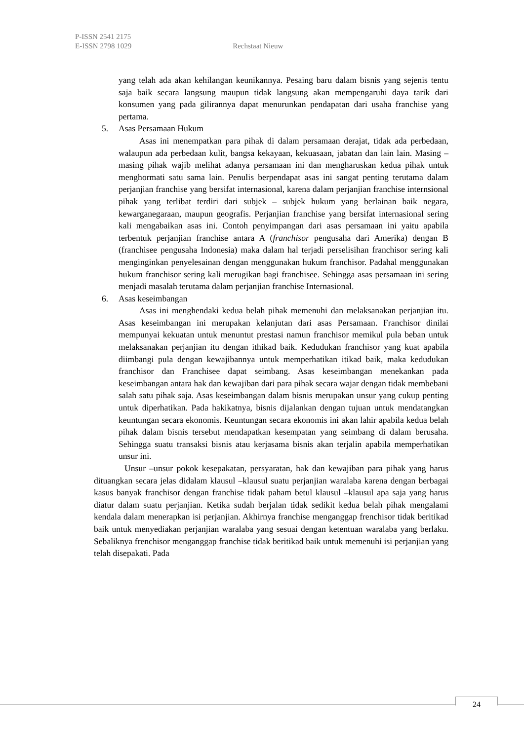P-ISSN 2541 2175
E-ISSN 2798 1029 Rechstaat Nieuw
yang telah ada akan kehilangan keunikannya. Pesaing baru dalam bisnis yang sejenis tentu saja baik secara langsung maupun tidak langsung akan mempengaruhi daya tarik dari konsumen yang pada gilirannya dapat menurunkan pendapatan dari usaha franchise yang pertama.
5. Asas Persamaan Hukum
Asas ini menempatkan para pihak di dalam persamaan derajat, tidak ada perbedaan, walaupun ada perbedaan kulit, bangsa kekayaan, kekuasaan, jabatan dan lain lain. Masing – masing pihak wajib melihat adanya persamaan ini dan mengharuskan kedua pihak untuk menghormati satu sama lain. Penulis berpendapat asas ini sangat penting terutama dalam perjanjian franchise yang bersifat internasional, karena dalam perjanjian franchise internsional pihak yang terlibat terdiri dari subjek – subjek hukum yang berlainan baik negara, kewarganegaraan, maupun geografis. Perjanjian franchise yang bersifat internasional sering kali mengabaikan asas ini. Contoh penyimpangan dari asas persamaan ini yaitu apabila terbentuk perjanjian franchise antara A (franchisor pengusaha dari Amerika) dengan B (franchisee pengusaha Indonesia) maka dalam hal terjadi perselisihan franchisor sering kali menginginkan penyelesainan dengan menggunakan hukum franchisor. Padahal menggunakan hukum franchisor sering kali merugikan bagi franchisee. Sehingga asas persamaan ini sering menjadi masalah terutama dalam perjanjian franchise Internasional.
6. Asas keseimbangan
Asas ini menghendaki kedua belah pihak memenuhi dan melaksanakan perjanjian itu. Asas keseimbangan ini merupakan kelanjutan dari asas Persamaan. Franchisor dinilai mempunyai kekuatan untuk menuntut prestasi namun franchisor memikul pula beban untuk melaksanakan perjanjian itu dengan ithikad baik. Kedudukan franchisor yang kuat apabila diimbangi pula dengan kewajibannya untuk memperhatikan itikad baik, maka kedudukan franchisor dan Franchisee dapat seimbang. Asas keseimbangan menekankan pada keseimbangan antara hak dan kewajiban dari para pihak secara wajar dengan tidak membebani salah satu pihak saja. Asas keseimbangan dalam bisnis merupakan unsur yang cukup penting untuk diperhatikan. Pada hakikatnya, bisnis dijalankan dengan tujuan untuk mendatangkan keuntungan secara ekonomis. Keuntungan secara ekonomis ini akan lahir apabila kedua belah pihak dalam bisnis tersebut mendapatkan kesempatan yang seimbang di dalam berusaha. Sehingga suatu transaksi bisnis atau kerjasama bisnis akan terjalin apabila memperhatikan unsur ini.
Unsur –unsur pokok kesepakatan, persyaratan, hak dan kewajiban para pihak yang harus dituangkan secara jelas didalam klausul –klausul suatu perjanjian waralaba karena dengan berbagai kasus banyak franchisor dengan franchise tidak paham betul klausul –klausul apa saja yang harus diatur dalam suatu perjanjian. Ketika sudah berjalan tidak sedikit kedua belah pihak mengalami kendala dalam menerapkan isi perjanjian. Akhirnya franchise menganggap frenchisor tidak beritikad baik untuk menyediakan perjanjian waralaba yang sesuai dengan ketentuan waralaba yang berlaku. Sebaliknya frenchisor menganggap franchise tidak beritikad baik untuk memenuhi isi perjanjian yang telah disepakati. Pada
24